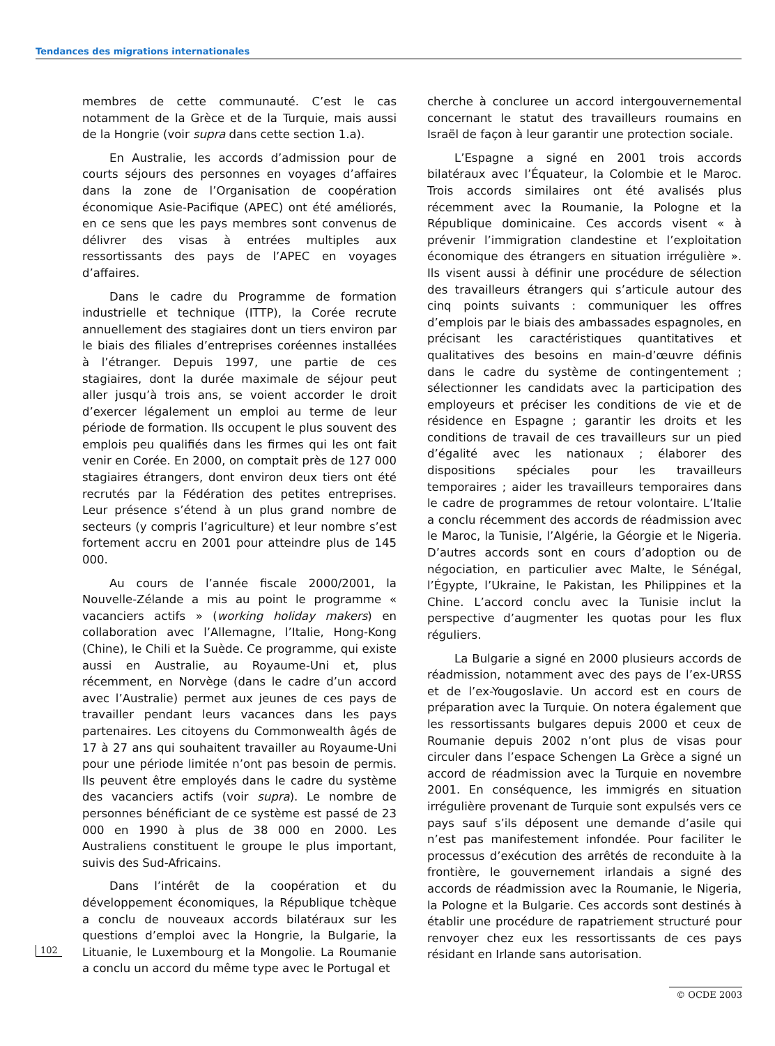Tendances des migrations internationales
membres de cette communauté. C’est le cas notamment de la Grèce et de la Turquie, mais aussi de la Hongrie (voir supra dans cette section 1.a).
En Australie, les accords d’admission pour de courts séjours des personnes en voyages d’affaires dans la zone de l’Organisation de coopération économique Asie-Pacifique (APEC) ont été améliorés, en ce sens que les pays membres sont convenus de délivrer des visas à entrées multiples aux ressortissants des pays de l’APEC en voyages d’affaires.
Dans le cadre du Programme de formation industrielle et technique (ITTP), la Corée recrute annuellement des stagiaires dont un tiers environ par le biais des filiales d’entreprises coréennes installées à l’étranger. Depuis 1997, une partie de ces stagiaires, dont la durée maximale de séjour peut aller jusqu’à trois ans, se voient accorder le droit d’exercer légalement un emploi au terme de leur période de formation. Ils occupent le plus souvent des emplois peu qualifiés dans les firmes qui les ont fait venir en Corée. En 2000, on comptait près de 127 000 stagiaires étrangers, dont environ deux tiers ont été recrutés par la Fédération des petites entreprises. Leur présence s’étend à un plus grand nombre de secteurs (y compris l’agriculture) et leur nombre s’est fortement accru en 2001 pour atteindre plus de 145 000.
Au cours de l’année fiscale 2000/2001, la Nouvelle-Zélande a mis au point le programme « vacanciers actifs » (working holiday makers) en collaboration avec l’Allemagne, l’Italie, Hong-Kong (Chine), le Chili et la Suède. Ce programme, qui existe aussi en Australie, au Royaume-Uni et, plus récemment, en Norvège (dans le cadre d’un accord avec l’Australie) permet aux jeunes de ces pays de travailler pendant leurs vacances dans les pays partenaires. Les citoyens du Commonwealth âgés de 17 à 27 ans qui souhaitent travailler au Royaume-Uni pour une période limitée n’ont pas besoin de permis. Ils peuvent être employés dans le cadre du système des vacanciers actifs (voir supra). Le nombre de personnes bénéficiant de ce système est passé de 23 000 en 1990 à plus de 38 000 en 2000. Les Australiens constituent le groupe le plus important, suivis des Sud-Africains.
Dans l’intérêt de la coopération et du développement économiques, la République tchèque a conclu de nouveaux accords bilatéraux sur les questions d’emploi avec la Hongrie, la Bulgarie, la Lituanie, le Luxembourg et la Mongolie. La Roumanie a conclu un accord du même type avec le Portugal et
cherche à concluree un accord intergouvernemental concernant le statut des travailleurs roumains en Israël de façon à leur garantir une protection sociale.
L’Espagne a signé en 2001 trois accords bilatéraux avec l’Équateur, la Colombie et le Maroc. Trois accords similaires ont été avalisés plus récemment avec la Roumanie, la Pologne et la République dominicaine. Ces accords visent « à prévenir l’immigration clandestine et l’exploitation économique des étrangers en situation irrégulière ». Ils visent aussi à définir une procédure de sélection des travailleurs étrangers qui s’articule autour des cinq points suivants : communiquer les offres d’emplois par le biais des ambassades espagnoles, en précisant les caractéristiques quantitatives et qualitatives des besoins en main-d’œuvre définis dans le cadre du système de contingentement ; sélectionner les candidats avec la participation des employeurs et préciser les conditions de vie et de résidence en Espagne ; garantir les droits et les conditions de travail de ces travailleurs sur un pied d’égalité avec les nationaux ; élaborer des dispositions spéciales pour les travailleurs temporaires ; aider les travailleurs temporaires dans le cadre de programmes de retour volontaire. L’Italie a conclu récemment des accords de réadmission avec le Maroc, la Tunisie, l’Algérie, la Géorgie et le Nigeria. D’autres accords sont en cours d’adoption ou de négociation, en particulier avec Malte, le Sénégal, l’Égypte, l’Ukraine, le Pakistan, les Philippines et la Chine. L’accord conclu avec la Tunisie inclut la perspective d’augmenter les quotas pour les flux réguliers.
La Bulgarie a signé en 2000 plusieurs accords de réadmission, notamment avec des pays de l’ex-URSS et de l’ex-Yougoslavie. Un accord est en cours de préparation avec la Turquie. On notera également que les ressortissants bulgares depuis 2000 et ceux de Roumanie depuis 2002 n’ont plus de visas pour circuler dans l’espace Schengen La Grèce a signé un accord de réadmission avec la Turquie en novembre 2001. En conséquence, les immigrés en situation irrégulière provenant de Turquie sont expulsés vers ce pays sauf s’ils déposent une demande d’asile qui n’est pas manifestement infondée. Pour faciliter le processus d’exécution des arrêtés de reconduite à la frontière, le gouvernement irlandais a signé des accords de réadmission avec la Roumanie, le Nigeria, la Pologne et la Bulgarie. Ces accords sont destinés à établir une procédure de rapatriement structuré pour renvoyer chez eux les ressortissants de ces pays résidant en Irlande sans autorisation.
102
© OCDE 2003